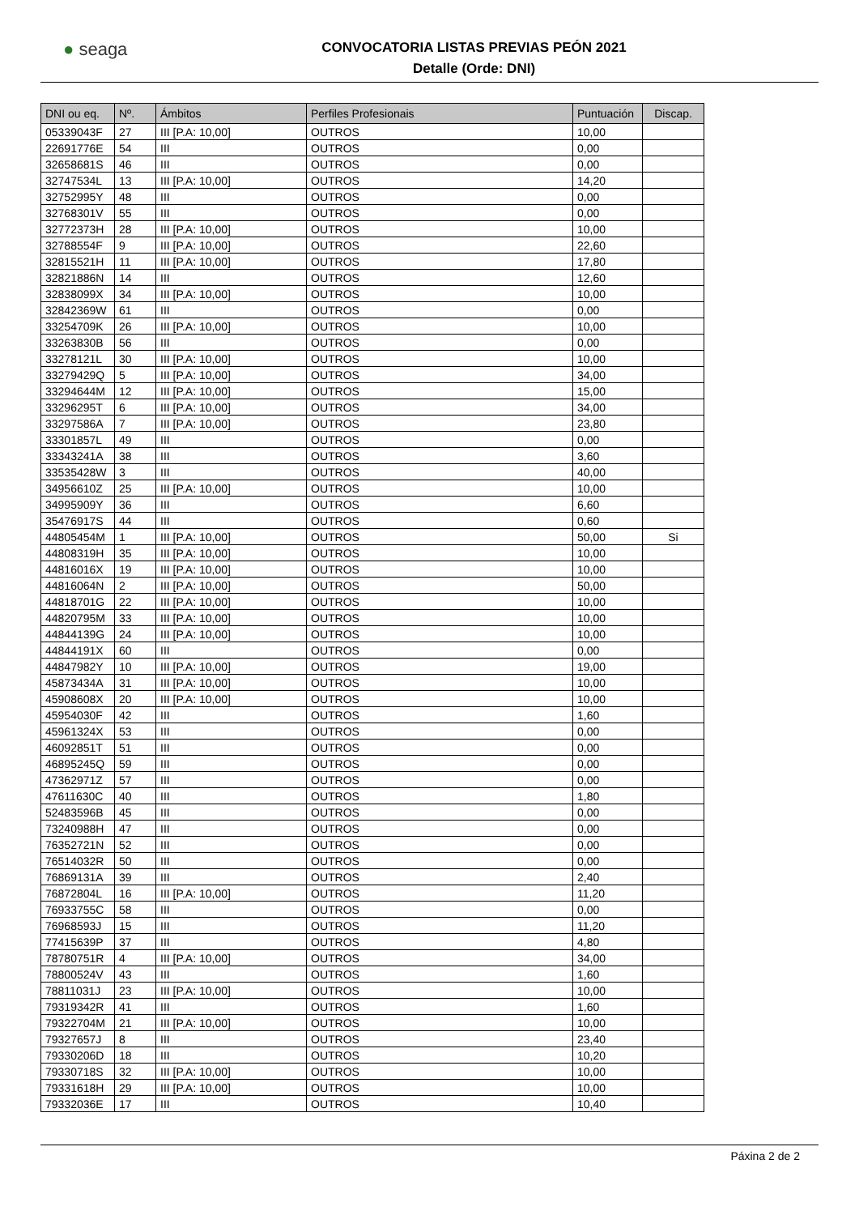● seaga
CONVOCATORIA LISTAS PREVIAS PEÓN 2021
Detalle (Orde: DNI)
| DNI ou eq. | Nº. | Ámbitos | Perfiles Profesionais | Puntuación | Discap. |
| --- | --- | --- | --- | --- | --- |
| 05339043F | 27 | III [P.A: 10,00] | OUTROS | 10,00 | |
| 22691776E | 54 | III | OUTROS | 0,00 | |
| 32658681S | 46 | III | OUTROS | 0,00 | |
| 32747534L | 13 | III [P.A: 10,00] | OUTROS | 14,20 | |
| 32752995Y | 48 | III | OUTROS | 0,00 | |
| 32768301V | 55 | III | OUTROS | 0,00 | |
| 32772373H | 28 | III [P.A: 10,00] | OUTROS | 10,00 | |
| 32788554F | 9 | III [P.A: 10,00] | OUTROS | 22,60 | |
| 32815521H | 11 | III [P.A: 10,00] | OUTROS | 17,80 | |
| 32821886N | 14 | III | OUTROS | 12,60 | |
| 32838099X | 34 | III [P.A: 10,00] | OUTROS | 10,00 | |
| 32842369W | 61 | III | OUTROS | 0,00 | |
| 33254709K | 26 | III [P.A: 10,00] | OUTROS | 10,00 | |
| 33263830B | 56 | III | OUTROS | 0,00 | |
| 33278121L | 30 | III [P.A: 10,00] | OUTROS | 10,00 | |
| 33279429Q | 5 | III [P.A: 10,00] | OUTROS | 34,00 | |
| 33294644M | 12 | III [P.A: 10,00] | OUTROS | 15,00 | |
| 33296295T | 6 | III [P.A: 10,00] | OUTROS | 34,00 | |
| 33297586A | 7 | III [P.A: 10,00] | OUTROS | 23,80 | |
| 33301857L | 49 | III | OUTROS | 0,00 | |
| 33343241A | 38 | III | OUTROS | 3,60 | |
| 33535428W | 3 | III | OUTROS | 40,00 | |
| 34956610Z | 25 | III [P.A: 10,00] | OUTROS | 10,00 | |
| 34995909Y | 36 | III | OUTROS | 6,60 | |
| 35476917S | 44 | III | OUTROS | 0,60 | |
| 44805454M | 1 | III [P.A: 10,00] | OUTROS | 50,00 | Si |
| 44808319H | 35 | III [P.A: 10,00] | OUTROS | 10,00 | |
| 44816016X | 19 | III [P.A: 10,00] | OUTROS | 10,00 | |
| 44816064N | 2 | III [P.A: 10,00] | OUTROS | 50,00 | |
| 44818701G | 22 | III [P.A: 10,00] | OUTROS | 10,00 | |
| 44820795M | 33 | III [P.A: 10,00] | OUTROS | 10,00 | |
| 44844139G | 24 | III [P.A: 10,00] | OUTROS | 10,00 | |
| 44844191X | 60 | III | OUTROS | 0,00 | |
| 44847982Y | 10 | III [P.A: 10,00] | OUTROS | 19,00 | |
| 45873434A | 31 | III [P.A: 10,00] | OUTROS | 10,00 | |
| 45908608X | 20 | III [P.A: 10,00] | OUTROS | 10,00 | |
| 45954030F | 42 | III | OUTROS | 1,60 | |
| 45961324X | 53 | III | OUTROS | 0,00 | |
| 46092851T | 51 | III | OUTROS | 0,00 | |
| 46895245Q | 59 | III | OUTROS | 0,00 | |
| 47362971Z | 57 | III | OUTROS | 0,00 | |
| 47611630C | 40 | III | OUTROS | 1,80 | |
| 52483596B | 45 | III | OUTROS | 0,00 | |
| 73240988H | 47 | III | OUTROS | 0,00 | |
| 76352721N | 52 | III | OUTROS | 0,00 | |
| 76514032R | 50 | III | OUTROS | 0,00 | |
| 76869131A | 39 | III | OUTROS | 2,40 | |
| 76872804L | 16 | III [P.A: 10,00] | OUTROS | 11,20 | |
| 76933755C | 58 | III | OUTROS | 0,00 | |
| 76968593J | 15 | III | OUTROS | 11,20 | |
| 77415639P | 37 | III | OUTROS | 4,80 | |
| 78780751R | 4 | III [P.A: 10,00] | OUTROS | 34,00 | |
| 78800524V | 43 | III | OUTROS | 1,60 | |
| 78811031J | 23 | III [P.A: 10,00] | OUTROS | 10,00 | |
| 79319342R | 41 | III | OUTROS | 1,60 | |
| 79322704M | 21 | III [P.A: 10,00] | OUTROS | 10,00 | |
| 79327657J | 8 | III | OUTROS | 23,40 | |
| 79330206D | 18 | III | OUTROS | 10,20 | |
| 79330718S | 32 | III [P.A: 10,00] | OUTROS | 10,00 | |
| 79331618H | 29 | III [P.A: 10,00] | OUTROS | 10,00 | |
| 79332036E | 17 | III | OUTROS | 10,40 | |
Páxina 2 de 2